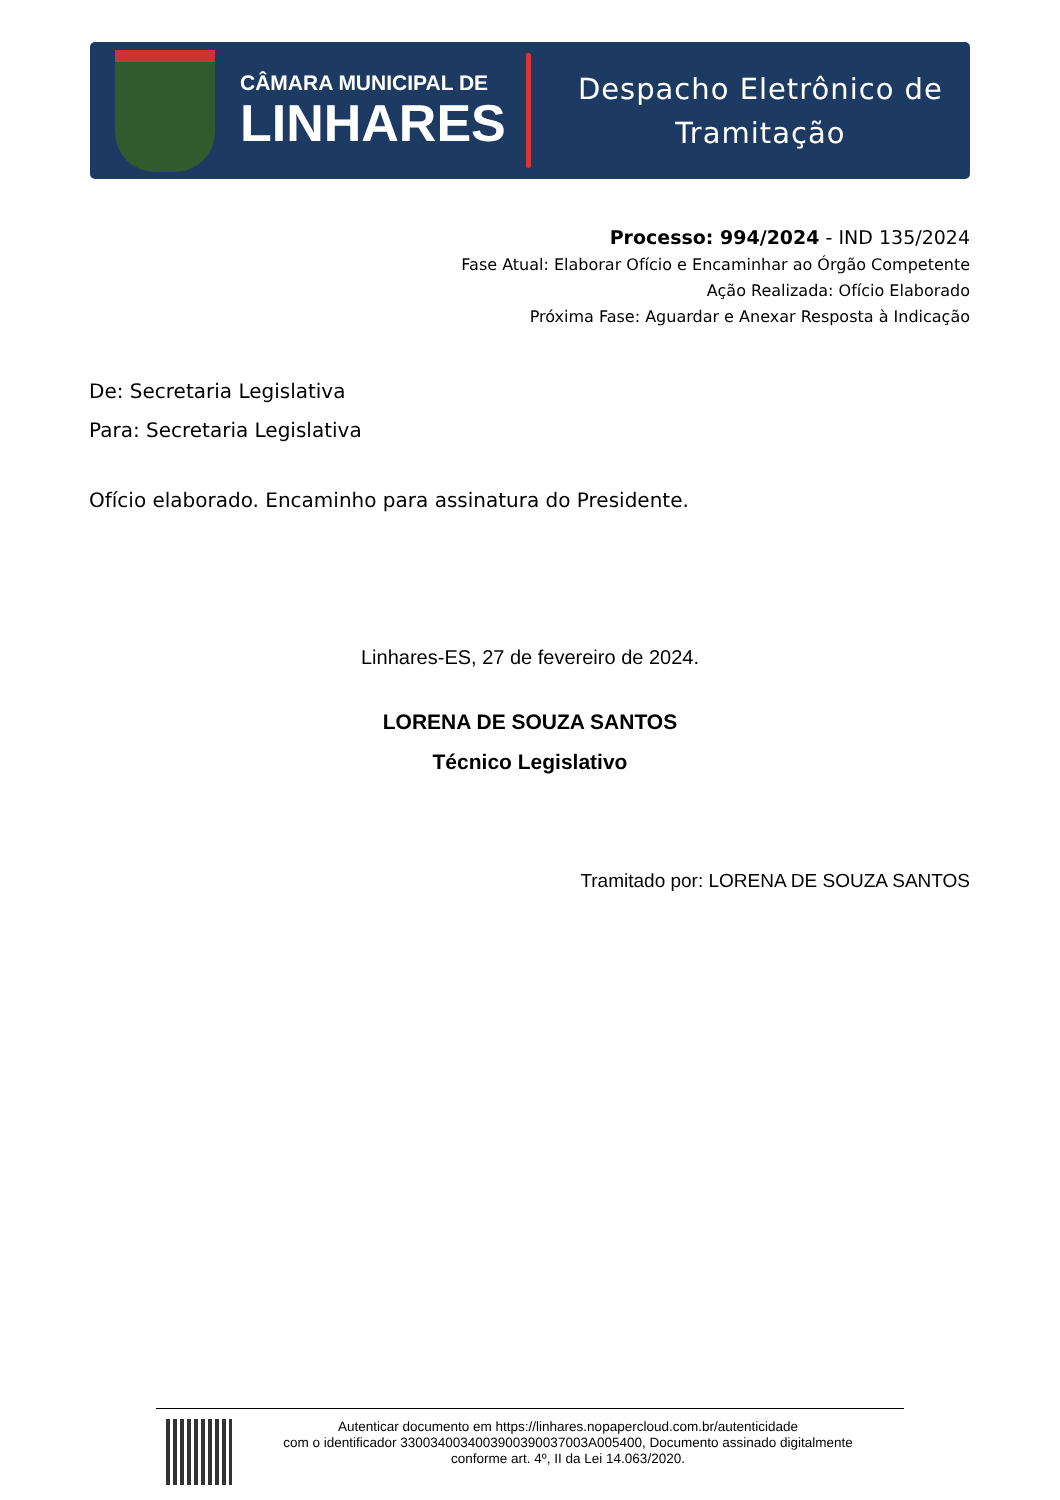CÂMARA MUNICIPAL DE
LINHARES
Despacho Eletrônico de
Tramitação
Processo: 994/2024 - IND 135/2024
Fase Atual: Elaborar Ofício e Encaminhar ao Órgão Competente
Ação Realizada: Ofício Elaborado
Próxima Fase: Aguardar e Anexar Resposta à Indicação
De: Secretaria Legislativa
Para: Secretaria Legislativa
Ofício elaborado. Encaminho para assinatura do Presidente.
Linhares-ES, 27 de fevereiro de 2024.
LORENA DE SOUZA SANTOS
Técnico Legislativo
Tramitado por: LORENA DE SOUZA SANTOS
Autenticar documento em https://linhares.nopapercloud.com.br/autenticidade
com o identificador 3300340034003900390037003A005400, Documento assinado digitalmente
conforme art. 4º, II da Lei 14.063/2020.